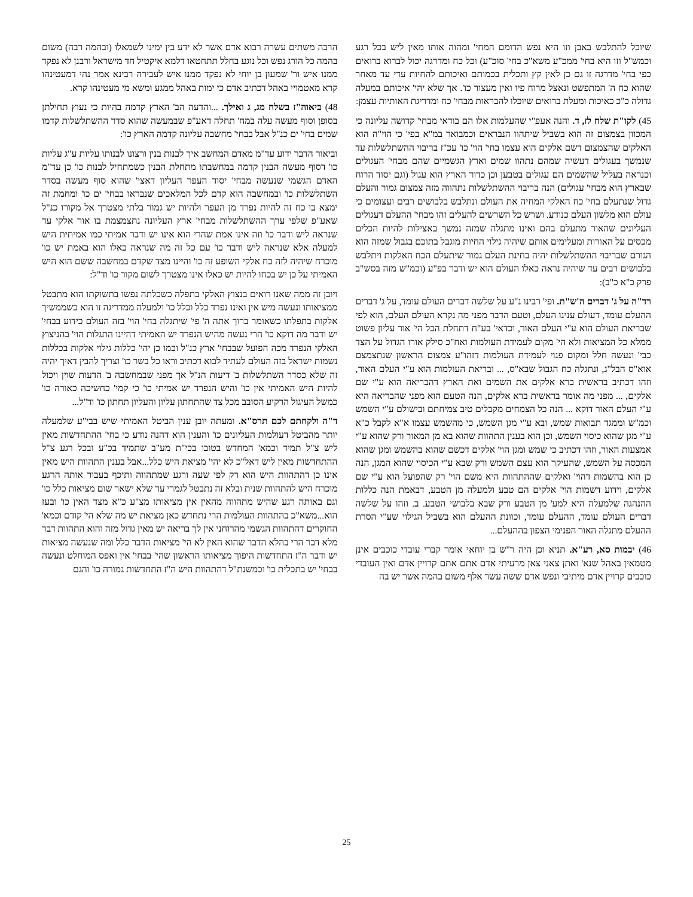שיוכל להתלבש באבן וזו היא נפש הדומם המחי' ומהוה אותו מאין ליש בכל רגע וכמש"ל וזו היא בחי' ממכ"ע משא"כ בחי' סוכ"ע) וכל כח ומדרגה יכול לברוא ברואים כפי בחי' מדרגה זו גם כן לאין קץ ותכלית בכמותם ואיכותם להחיות עדי עד מאחר שהוא כח ה' המתפשט ונאצל מרוח פיו ואין מעצור כו'. אך שלא יהי' איכותם במעלה גדולה כ"כ כאיכות ומעלת ברואים שיוכלו להבראות מבחי' כח ומדריגת האותיות עצמן:
45) לקו"ת שלח לז, ד. והנה אעפ"י שהעלמות אלו הם בודאי מבחי' קדושה עליונה כי המכוון בצמצום זה הוא בשביל שיתהוו הנבראים וכמבואר במ"א בפי' כי הוי"ה הוא האלקים שהצמצום דשם אלקים הוא עצמו בחי' הוי' כו' עכ"ז בריבוי ההשתלשלות עד שנמשך בעגולים דעשיה שמהם נתהוו שמים וארץ הגשמיים שהם מבחי' העגולים וכנראה בעליל שהשמים הם עגולים בטבען וכן כדור הארץ הוא עגול (וגם יסוד הרוח שבארץ הוא מבחי' עגולים) הנה בריבוי ההשתלשלות נתהווה מזה צמצום גמור והעלם גדול שנתעלם בחי' כח האלקי המחיה את העולם ונתלבש בלבושים רבים ועצומים כי עולם הוא מלשון העלם כנודע. ושרש כל השרשים להעלים זהו מבחי' ההעלם דעגולים העליונים שהאור מתעלם בהם ואינו מתגלה שמזה נמשך באצילות להיות הכלים מכסים על האורות ומעלימים אותם שיהיה גילוי החיות מוגבל בתוכם בגבול שמזה הוא הגורם שבריבוי ההשתלשלות יהיה בחינת העלם גמור שיתעלם הכח האלקות ויתלבש בלבושים רבים עד שיהיה נראה כאלו העולם הוא יש ודבר בפ"ע (וכמ"ש מזה בסש"ב פרק כ"א כ"ב):
רד"ה על ג' דברים ה'ש"ת. ופי' רבינו נ"ע על שלשה דברים העולם עומד, על ג' דברים ההעלם עומד, דעולם ענינו העלם, וטעם הדבר מפני מה נקרא העולם העלם, הוא לפי שבריאת העולם הוא ע"י העלם האור, וכדאי' בע"ח דתחלת הכל הי' אור עליון פשוט ממלא כל המציאות ולא הי' מקום לעמידת העולמות ואח"כ סילק אורו הגדול על הצד כבי' ונעשה חלל ומקום פנוי לעמידת העולמות דזהו"ע צמצום הראשון שנתצמצם אוא"ס הבל"ג, ונתגלה כח הגבול שבא"ס, ... ובריאת העולמות הוא ע"י העלם האור, וזהו דכתיב בראשית ברא אלקים את השמים ואת הארץ דהבריאה הוא ע"י שם אלקים, ... מפני מה אומר בראשית ברא אלקים, הנה הטעם הוא מפני שהבריאה היא ע"י העלם האור דוקא ... הנה כל הצמחים מקבלים טיב צמיחתם ובישולם ע"י השמש וכמ"ש וממגד תבואות שמש, ובא ע"י מגן השמש, כי מהשמש עצמו א"א לקבל כ"א ע"י מגן שהוא כיסוי השמש, וכן הוא בענין התהוות שהוא בא מן המאור ורק שהוא ע"י אמצעות האור, וזהו דכתיב כי שמש ומגן הוי' אלקים דכשם שהוא בהשמש ומגן שהוא המכסה על השמש, שהעיקר הוא עצם השמש ורק שבא ע"י הכיסוי שהוא המגן, הנה כן הוא בהשמות דהוי' ואלקים שההתהוות היא משם הוי' רק שהפועל הוא ע"י שם אלקים, וידוע דשמות הוי' אלקים הם טבע ולמעלה מן הטבע, דבאמת הנה כללות ההנהגה שלמעלה היא למע' מן הטבע ורק שבא בלבושי הטבע. ב. וזהו על שלשה דברים העולם עומד, ההעלם עומד, וכוונת ההעלם הוא בשביל הגילוי שע"י הסרת ההעלם מתגלה האור הפנימי הצפון בההעלם...
46) יבמות סא, רע"א. תניא וכן היה ר"ש בן יוחאי אומר קברי עובדי כוכבים אינן מטמאין באהל שנא' ואתן צאני צאן מרעיתי אדם אתם אתם קרויין אדם ואין העובדי כוכבים קרויין אדם מיתיבי ונפש אדם ששה עשר אלף משום בהמה אשר יש בה
הרבה משתים עשרה רבוא אדם אשר לא ידע בין ימינו לשמאלו (ובהמה רבה) משום בהמה כל הורג נפש וכל נוגע בחלל תתחטאו דלמא איקטיל חד מישראל ורבנן לא נפקד ממנו איש ור' שמעון בן יוחי לא נפקד ממנו איש לעבירה רבינא אמר נהי דמעטינהו קרא מאטמויי באהל דכתיב אדם כי ימות באהל ממגע ומשא מי מעטינהו קרא.
48) ביאוה"ז בשלח מג, ג ואילך. ...והדעה הב' הארץ קדמה בהיות כי נעוץ תחילתן בסופן וסוף מעשה עלה במח' תחלה דאע"פ שבמעשה שהוא סדר ההשתלשלות קדמו שמים בחי' ים כנ"ל אבל בבחי' מחשבה עליונה קדמה הארץ כו':
וביאור הדבר ידוע עד"מ מאדם המחשב איך לבנות בנין ורצונו לבנותו עליות ע"ג עליות כו' דסוף מעשה הבנין קדמה במחשבתו מתחלת הבנין כשמתחיל לבנות כו' כן עד"מ האדם הגשמי שנעשה מבחי' יסוד העפר העליון דאצי' שהוא סוף מעשה בסדר השתלשלות כו' ובמחשבה הוא קדם לכל המלאכים שנבראו בבחי' ים כו' ומחמת זה ימצא בו כח זה להיות נפרד מן העפר ולהיות יש גמור בלתי מצטרך אל מקורו כנ"ל שאע"פ שלפי ערך ההשתלשלות מבחי' ארץ העליונה נתצמצמת בו אור אלקי עד שנראה ליש ודבר כו' וזה אינו אמת שהרי הוא אינו יש ודבר אמיתי כמו אמיתית היש למעלה אלא שנראה ליש ודבר כו' עם כל זה מה שנראה כאלו הוא באמת יש כו' מוכרח שיהיה לזה כח אלקי השופע זה כו' והיינו מצד שקדם במחשבה ששם הוא היש האמיתי על כן יש בכחו להיות יש כאלו אינו מצטרך לשום מקור כו' וד"ל:
ויובן זה ממה שאנו רואים בנצוץ האלקי בתפלה כשכלתה נפשו בתשוקתו הוא מתבטל ממציאותו ונעשה מיש אין ואינו נפרד כלל וכלל כו' ולמעלה ממדריגה זו הוא כשממשיך אלקות בתפלתו כשאומר ברוך אתה ה' פי' שיתגלה בחי' הוי' בזה העולם כידוע בבחי' יש ודבר מה דוקא כו' הרי נעשה מהיש הנפרד יש האמיתי דהיינו התגלות הוי' בהניצוץ האלקי הנפרד מכה הפועל שבבחי' ארץ כנ"ל וכמו כן יהי' כללות גילוי אלקות בכללות נשמות ישראל בזה העולם לעתיד לבוא דכתיב וראו כל בשר כו' וצריך להבין דאיך יהיה זה שלא כסדר השתלשלות ב' דיעות הנ"ל אך מפני שבמחשבה ב' הדעות שוין ויכול להיות היש האמיתי אין כו' והיש הנפרד יש אמיתי כו' כי קמי' כחשיכה כאורה כו' כמשל העיגול הרקיע הסובב מכל צד שהתחתון עליון והעליון תחתון כו' וד"ל...
ד"ה ולקחתם לכם תרס"א. ומעתה יובן ענין הביטל האמיתי שיש בבי"ע שלמעלה יותר מהביטל דעולמות העליונים כו' והענין הוא דהנה נודע כי בחי' ההתחדשות מאין ליש צ"ל תמיד וכמא' המחדש בטובו בכי"ת מע"ב שתמיד בכ"ע ובכל רגע צ"ל ההתחדשות מאין ליש דאל"כ לא יהי' מציאת היש כלל...אבל בענין התהוות היש מאין אינו כן דהתהוות היש הוא רק לפי שעה ורגע שמתהווה ותיכף בעבור אותה הרגע מוכרח היש להתהוות שנית ובלא זה נתבטל לגמרי עד שלא ישאר שום מציאות כלל כו' וגם באותה רגע שהיש מתהווה מהאין אין מציאותו מצ"ע כ"א מצד האין כו' ובעז הוא...משא"כ בהתהוות העולמות הרי נתחדש כאן מציאת יש מה שלא הי' קודם וכמא' החוקרים דהתהוות הגשמי מהרוחני אין לך בריאה יש מאין גדול מזה והוא התהוות דבר מלא דבר הרי בהלא הדבר שהוא האין לא הי' מציאות הדבר כלל ומה שנעשה מציאות יש ודבר ה"ז התחדשות היפוך מציאותו הראשון שהי' בבחי' אין ואפס המוחלט ונעשה בבחי' יש בתכלית כו' וכמשנת"ל דהתהוות היש ה"ז התחדשות גמורה כו' והגם
25